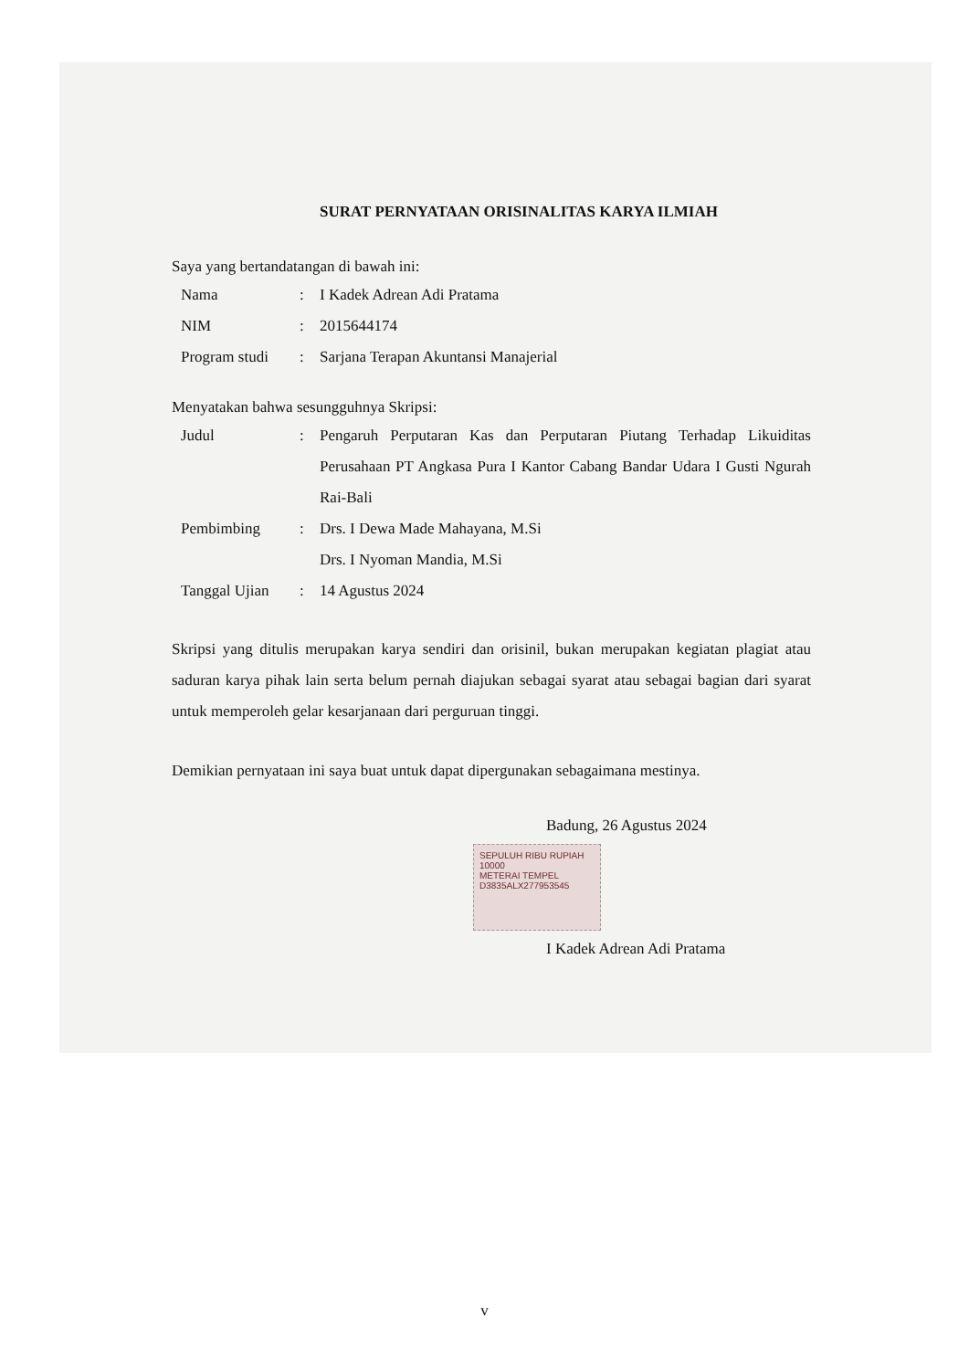SURAT PERNYATAAN ORISINALITAS KARYA ILMIAH
Saya yang bertandatangan di bawah ini:
Nama: I Kadek Adrean Adi Pratama
NIM: 2015644174
Program studi: Sarjana Terapan Akuntansi Manajerial
Menyatakan bahwa sesungguhnya Skripsi:
Judul: Pengaruh Perputaran Kas dan Perputaran Piutang Terhadap Likuiditas Perusahaan PT Angkasa Pura I Kantor Cabang Bandar Udara I Gusti Ngurah Rai-Bali
Pembimbing: Drs. I Dewa Made Mahayana, M.Si
Drs. I Nyoman Mandia, M.Si
Tanggal Ujian: 14 Agustus 2024
Skripsi yang ditulis merupakan karya sendiri dan orisinil, bukan merupakan kegiatan plagiat atau saduran karya pihak lain serta belum pernah diajukan sebagai syarat atau sebagai bagian dari syarat untuk memperoleh gelar kesarjanaan dari perguruan tinggi.
Demikian pernyataan ini saya buat untuk dapat dipergunakan sebagaimana mestinya.
Badung, 26 Agustus 2024
SEPULUH RIBU RUPIAH 10000
METERAI TEMPEL
D3835ALX277953545
I Kadek Adrean Adi Pratama
v